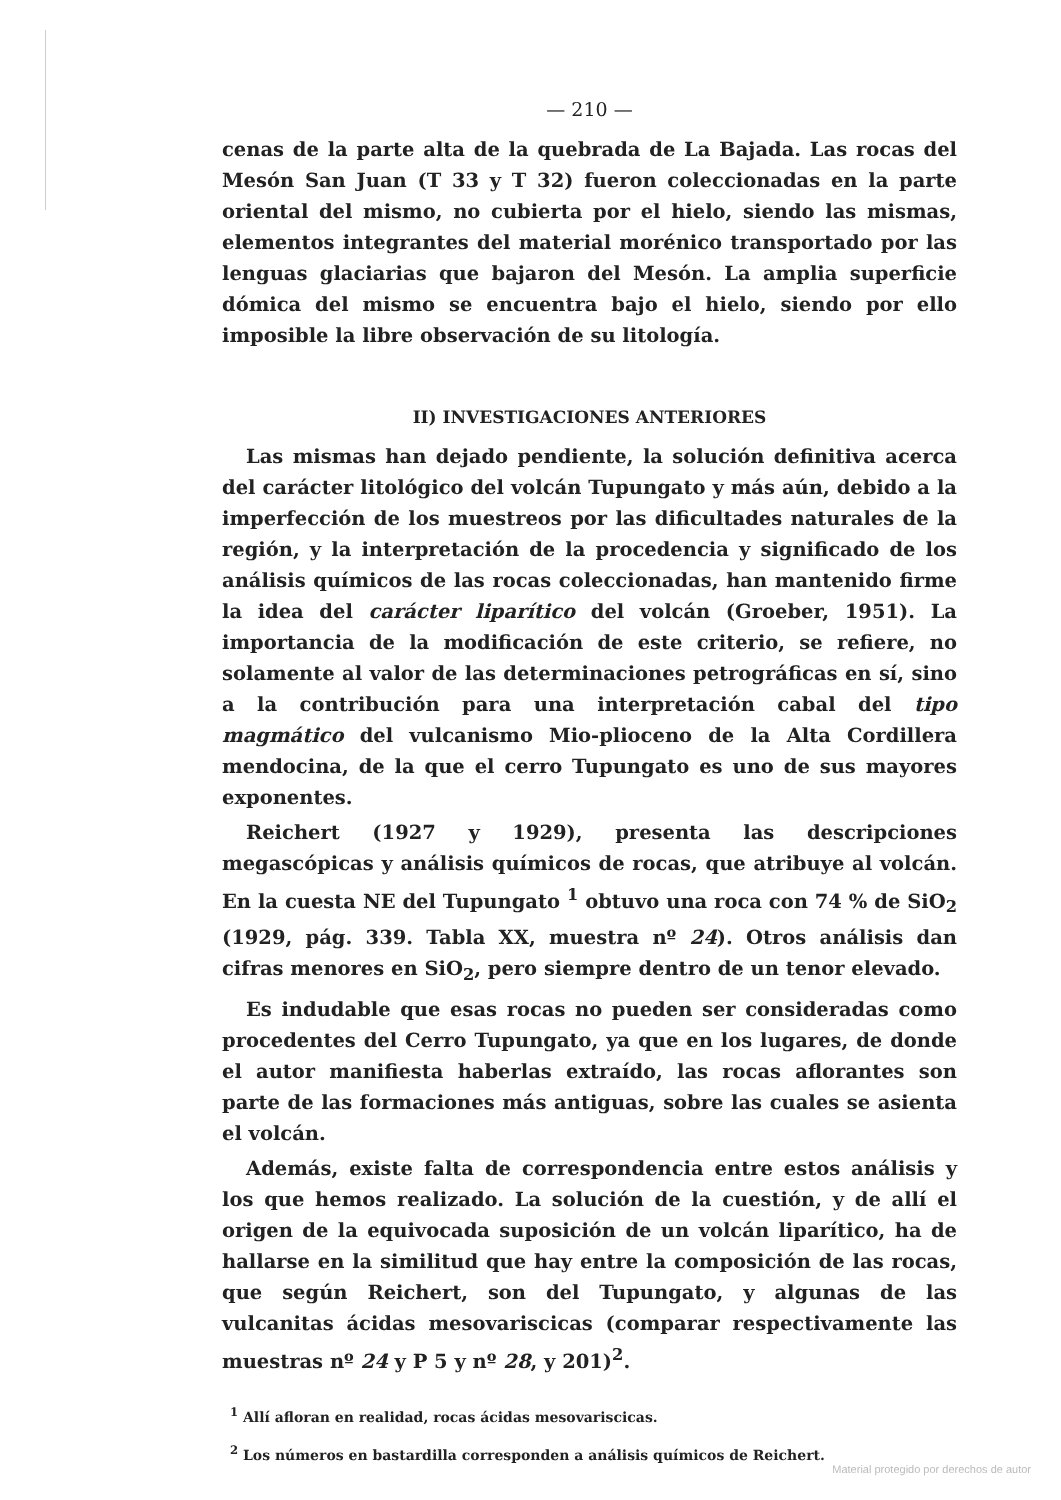— 210 —
cenas de la parte alta de la quebrada de La Bajada. Las rocas del Mesón San Juan (T 33 y T 32) fueron coleccionadas en la parte oriental del mismo, no cubierta por el hielo, siendo las mismas, elementos integrantes del material morénico transportado por las lenguas glaciarias que bajaron del Mesón. La amplia superficie dómica del mismo se encuentra bajo el hielo, siendo por ello imposible la libre observación de su litología.
II) INVESTIGACIONES ANTERIORES
Las mismas han dejado pendiente, la solución definitiva acerca del carácter litológico del volcán Tupungato y más aún, debido a la imperfección de los muestreos por las dificultades naturales de la región, y la interpretación de la procedencia y significado de los análisis químicos de las rocas coleccionadas, han mantenido firme la idea del carácter liparítico del volcán (Groeber, 1951). La importancia de la modificación de este criterio, se refiere, no solamente al valor de las determinaciones petrográficas en sí, sino a la contribución para una interpretación cabal del tipo magmático del vulcanismo Mio-plioceno de la Alta Cordillera mendocina, de la que el cerro Tupungato es uno de sus mayores exponentes.
Reichert (1927 y 1929), presenta las descripciones megascópicas y análisis químicos de rocas, que atribuye al volcán. En la cuesta NE del Tupungato <sup>1</sup> obtuvo una roca con 74 % de SiO<sub>2</sub> (1929, pág. 339. Tabla XX, muestra nº 24). Otros análisis dan cifras menores en SiO<sub>2</sub>, pero siempre dentro de un tenor elevado.
Es indudable que esas rocas no pueden ser consideradas como procedentes del Cerro Tupungato, ya que en los lugares, de donde el autor manifiesta haberlas extraído, las rocas aflorantes son parte de las formaciones más antiguas, sobre las cuales se asienta el volcán.
Además, existe falta de correspondencia entre estos análisis y los que hemos realizado. La solución de la cuestión, y de allí el origen de la equivocada suposición de un volcán liparítico, ha de hallarse en la similitud que hay entre la composición de las rocas, que según Reichert, son del Tupungato, y algunas de las vulcanitas ácidas mesovariscicas (comparar respectivamente las muestras nº 24 y P 5 y nº 28, y 201)<sup>2</sup>.
<sup>1</sup> Allí afloran en realidad, rocas ácidas mesovariscicas.
<sup>2</sup> Los números en bastardilla corresponden a análisis químicos de Reichert.
Material protegido por derechos de autor